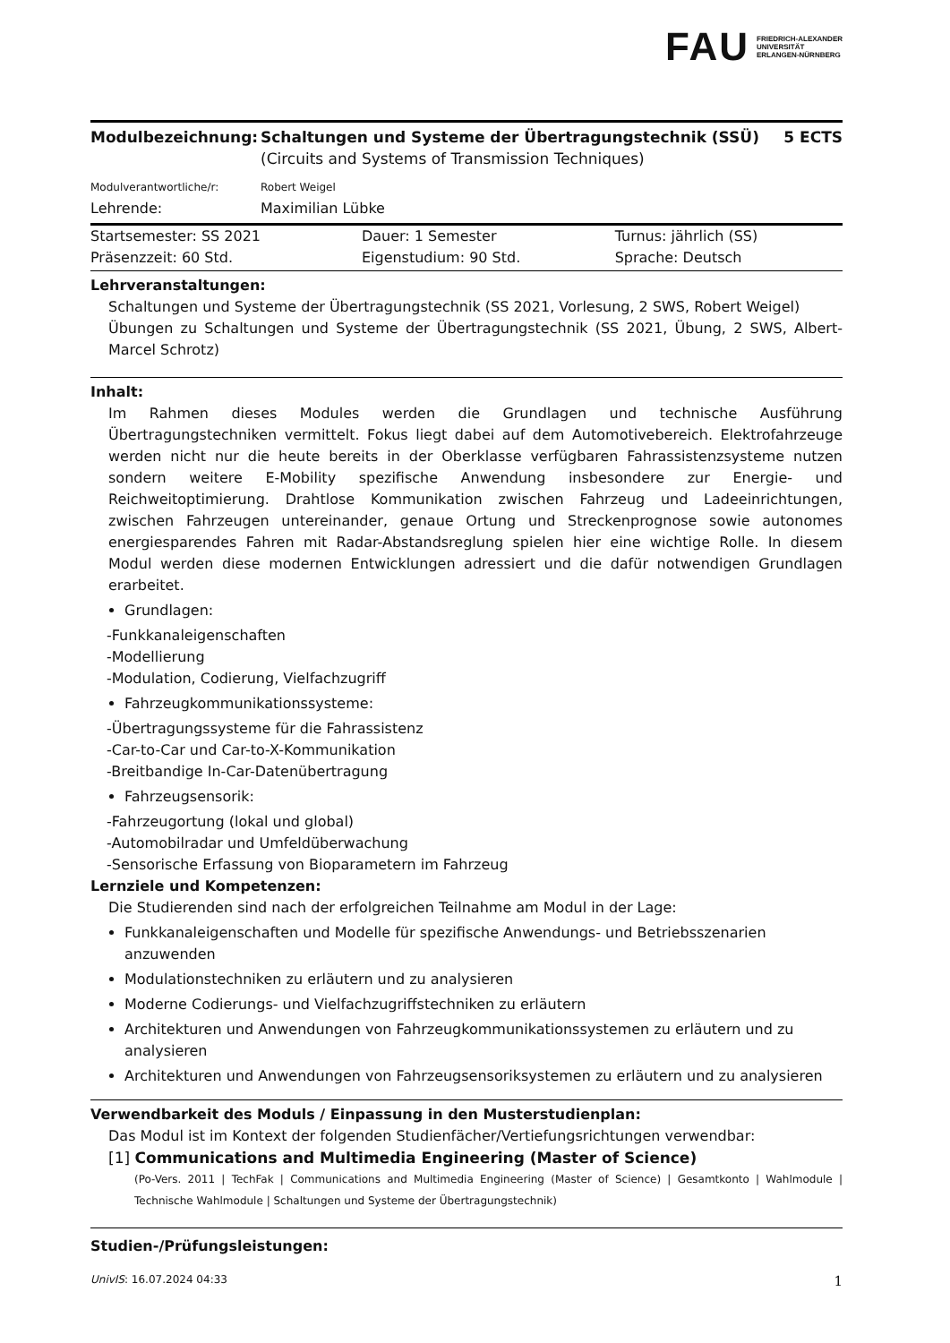FAU FRIEDRICH-ALEXANDER
UNIVERSITÄT
ERLANGEN-NÜRNBERG
| Modulbezeichnung: | Schaltungen und Systeme der Übertragungstechnik (SSÜ) (Circuits and Systems of Transmission Techniques) | 5 ECTS |
| Modulverantwortliche/r: | Robert Weigel | |
| Lehrende: | Maximilian Lübke | |
| Startsemester: SS 2021 | Dauer: 1 Semester | Turnus: jährlich (SS) |
| Präsenzzeit: 60 Std. | Eigenstudium: 90 Std. | Sprache: Deutsch |
Lehrveranstaltungen:
Schaltungen und Systeme der Übertragungstechnik (SS 2021, Vorlesung, 2 SWS, Robert Weigel)
Übungen zu Schaltungen und Systeme der Übertragungstechnik (SS 2021, Übung, 2 SWS, Albert-Marcel Schrotz)
Inhalt:
Im Rahmen dieses Modules werden die Grundlagen und technische Ausführung Übertragungstechniken vermittelt. Fokus liegt dabei auf dem Automotivebereich. Elektrofahrzeuge werden nicht nur die heute bereits in der Oberklasse verfügbaren Fahrassistenzsysteme nutzen sondern weitere E-Mobility spezifische Anwendung insbesondere zur Energie- und Reichweitoptimierung. Drahtlose Kommunikation zwischen Fahrzeug und Ladeeinrichtungen, zwischen Fahrzeugen untereinander, genaue Ortung und Streckenprognose sowie autonomes energiesparendes Fahren mit Radar-Abstandsreglung spielen hier eine wichtige Rolle. In diesem Modul werden diese modernen Entwicklungen adressiert und die dafür notwendigen Grundlagen erarbeitet.
Grundlagen:
-Funkkanaleigenschaften
-Modellierung
-Modulation, Codierung, Vielfachzugriff
Fahrzeugkommunikationssysteme:
-Übertragungssysteme für die Fahrassistenz
-Car-to-Car und Car-to-X-Kommunikation
-Breitbandige In-Car-Datenübertragung
Fahrzeugsensorik:
-Fahrzeugortung (lokal und global)
-Automobilradar und Umfeldüberwachung
-Sensorische Erfassung von Bioparametern im Fahrzeug
Lernziele und Kompetenzen:
Die Studierenden sind nach der erfolgreichen Teilnahme am Modul in der Lage:
Funkkanaleigenschaften und Modelle für spezifische Anwendungs- und Betriebsszenarien anzuwenden
Modulationstechniken zu erläutern und zu analysieren
Moderne Codierungs- und Vielfachzugriffstechniken zu erläutern
Architekturen und Anwendungen von Fahrzeugkommunikationssystemen zu erläutern und zu analysieren
Architekturen und Anwendungen von Fahrzeugsensoriksystemen zu erläutern und zu analysieren
Verwendbarkeit des Moduls / Einpassung in den Musterstudienplan:
Das Modul ist im Kontext der folgenden Studienfächer/Vertiefungsrichtungen verwendbar:
[1] Communications and Multimedia Engineering (Master of Science)
(Po-Vers. 2011 | TechFak | Communications and Multimedia Engineering (Master of Science) | Gesamtkonto | Wahlmodule | Technische Wahlmodule | Schaltungen und Systeme der Übertragungstechnik)
Studien-/Prüfungsleistungen:
UnivIS: 16.07.2024 04:33 1